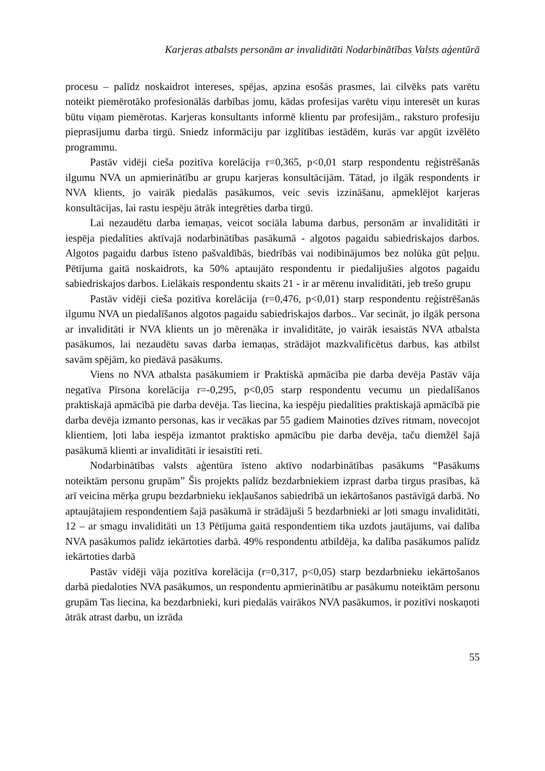Karjeras atbalsts personām ar invaliditāti Nodarbinātības Valsts aģentūrā
procesu – palīdz noskaidrot intereses, spējas, apzina esošās prasmes, lai cilvēks pats varētu noteikt piemērotāko profesionālās darbības jomu, kādas profesijas varētu viņu interesēt un kuras būtu viņam piemērotas. Karjeras konsultants informē klientu par profesijām., raksturo profesiju pieprasījumu darba tirgū. Sniedz informāciju par izglītības iestādēm, kurās var apgūt izvēlēto programmu.
Pastāv vidēji cieša pozitīva korelācija r=0,365, p<0,01 starp respondentu reģistrēšanās ilgumu NVA un apmierinātību ar grupu karjeras konsultācijām. Tātad, jo ilgāk respondents ir NVA klients, jo vairāk piedalās pasākumos, veic sevis izzināšanu, apmeklējot karjeras konsultācijas, lai rastu iespēju ātrāk integrēties darba tirgū.
Lai nezaudētu darba iemaņas, veicot sociāla labuma darbus, personām ar invaliditāti ir iespēja piedalīties aktīvajā nodarbinātības pasākumā - algotos pagaidu sabiedriskajos darbos. Algotos pagaidu darbus īsteno pašvaldībās, biedrībās vai nodibinājumos bez nolūka gūt peļņu. Pētījuma gaitā noskaidrots, ka 50% aptaujāto respondentu ir piedalījušies algotos pagaidu sabiedriskajos darbos. Lielākais respondentu skaits 21 - ir ar mērenu invaliditāti, jeb trešo grupu
Pastāv vidēji cieša pozitīva korelācija (r=0,476, p<0,01) starp respondentu reģistrēšanās ilgumu NVA un piedalīšanos algotos pagaidu sabiedriskajos darbos.. Var secināt, jo ilgāk persona ar invaliditāti ir NVA klients un jo mērenāka ir invaliditāte, jo vairāk iesaistās NVA atbalsta pasākumos, lai nezaudētu savas darba iemaņas, strādājot mazkvalificētus darbus, kas atbilst savām spējām, ko piedāvā pasākums.
Viens no NVA atbalsta pasākumiem ir Praktiskā apmācība pie darba devēja Pastāv vāja negatīva Pīrsona korelācija r=-0,295, p<0,05 starp respondentu vecumu un piedalīšanos praktiskajā apmācībā pie darba devēja. Tas liecina, ka iespēju piedalīties praktiskajā apmācībā pie darba devēja izmanto personas, kas ir vecākas par 55 gadiem Mainoties dzīves ritmam, novecojot klientiem, ļoti laba iespēja izmantot praktisko apmācību pie darba devēja, taču diemžēl šajā pasākumā klienti ar invaliditāti ir iesaistīti reti.
Nodarbinātības valsts aģentūra īsteno aktīvo nodarbinātības pasākums “Pasākums noteiktām personu grupām” Šis projekts palīdz bezdarbniekiem izprast darba tirgus prasības, kā arī veicina mērķa grupu bezdarbnieku iekļaušanos sabiedrībā un iekārtošanos pastāvīgā darbā. No aptaujātajiem respondentiem šajā pasākumā ir strādājuši 5 bezdarbnieki ar ļoti smagu invaliditāti, 12 – ar smagu invaliditāti un 13 Pētījuma gaitā respondentiem tika uzdots jautājums, vai dalība NVA pasākumos palīdz iekārtoties darbā. 49% respondentu atbildēja, ka dalība pasākumos palīdz iekārtoties darbā
Pastāv vidēji vāja pozitīva korelācija (r=0,317, p<0,05) starp bezdarbnieku iekārtošanos darbā piedaloties NVA pasākumos, un respondentu apmierinātību ar pasākumu noteiktām personu grupām Tas liecina, ka bezdarbnieki, kuri piedalās vairākos NVA pasākumos, ir pozitīvi noskaņoti ātrāk atrast darbu, un izrāda
55